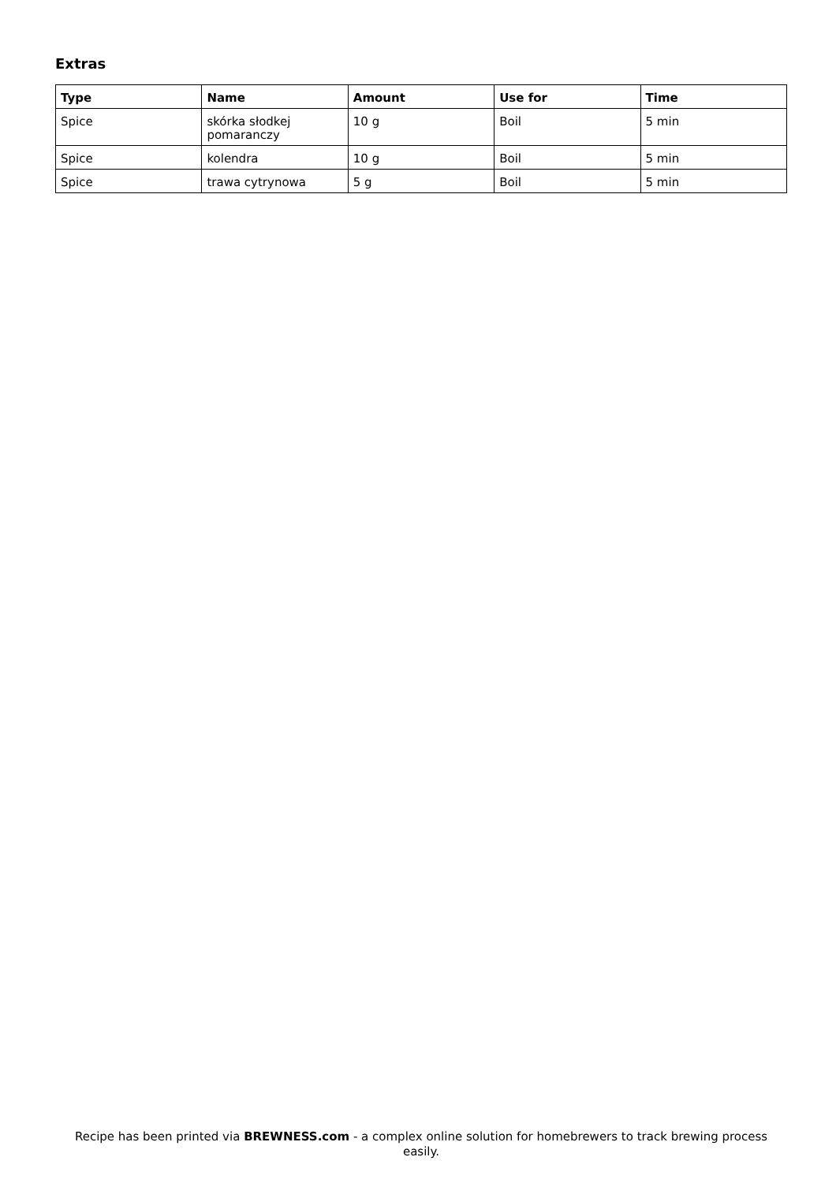Extras
| Type | Name | Amount | Use for | Time |
| --- | --- | --- | --- | --- |
| Spice | skórka słodkej pomaranczy | 10 g | Boil | 5 min |
| Spice | kolendra | 10 g | Boil | 5 min |
| Spice | trawa cytrynowa | 5 g | Boil | 5 min |
Recipe has been printed via BREWNESS.com - a complex online solution for homebrewers to track brewing process easily.